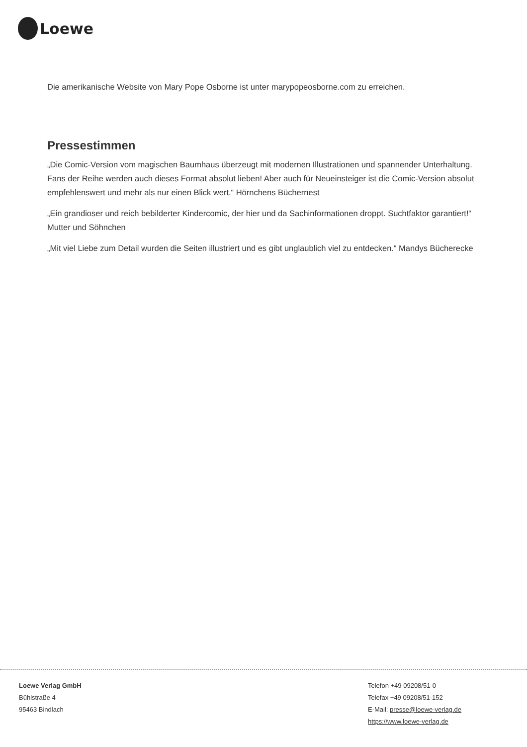Loewe
Die amerikanische Website von Mary Pope Osborne ist unter marypopeosborne.com zu erreichen.
Pressestimmen
„Die Comic-Version vom magischen Baumhaus überzeugt mit modernen Illustrationen und spannender Unterhaltung. Fans der Reihe werden auch dieses Format absolut lieben! Aber auch für Neueinsteiger ist die Comic-Version absolut empfehlenswert und mehr als nur einen Blick wert.“ Hörnchens Büchernest
„Ein grandioser und reich bebilderter Kindercomic, der hier und da Sachinformationen droppt. Suchtfaktor garantiert!“ Mutter und Söhnchen
„Mit viel Liebe zum Detail wurden die Seiten illustriert und es gibt unglaublich viel zu entdecken.“ Mandys Bücherecke
Loewe Verlag GmbH
Bühlstraße 4
95463 Bindlach
Telefon +49 09208/51-0
Telefax +49 09208/51-152
E-Mail: presse@loewe-verlag.de
https://www.loewe-verlag.de